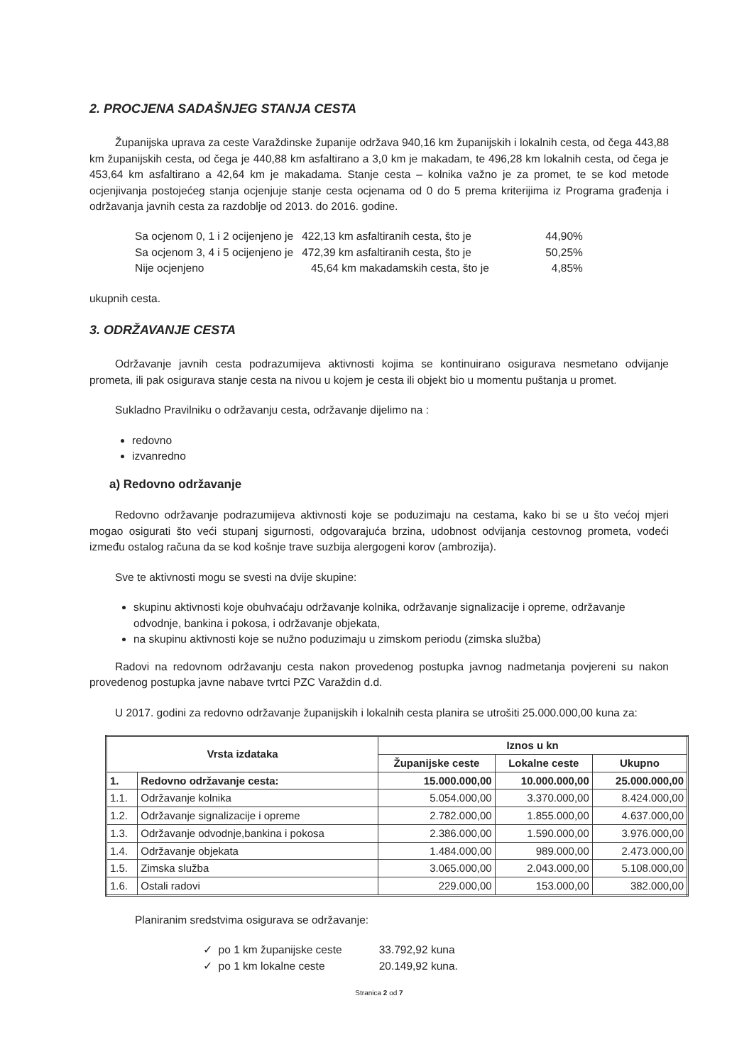2. PROCJENA SADAŠNJEG STANJA CESTA
Županijska uprava za ceste Varaždinske županije održava 940,16 km županijskih i lokalnih cesta, od čega 443,88 km županijskih cesta, od čega je 440,88 km asfaltirano a 3,0 km je makadam, te 496,28 km lokalnih cesta, od čega je 453,64 km asfaltirano a 42,64 km je makadama. Stanje cesta – kolnika važno je za promet, te se kod metode ocjenjivanja postojećeg stanja ocjenjuje stanje cesta ocjenama od 0 do 5 prema kriterijima iz Programa građenja i održavanja javnih cesta za razdoblje od 2013. do 2016. godine.
| Sa ocjenom 0, 1 i 2 ocijenjeno je | 422,13 km asfaltiranih cesta, što je | 44,90% |
| Sa ocjenom 3, 4 i 5 ocijenjeno je | 472,39 km asfaltiranih cesta, što je | 50,25% |
| Nije ocjenjeno | 45,64 km makadamskih cesta, što je | 4,85% |
ukupnih cesta.
3. ODRŽAVANJE CESTA
Održavanje javnih cesta podrazumijeva aktivnosti kojima se kontinuirano osigurava nesmetano odvijanje prometa, ili pak osigurava stanje cesta na nivou u kojem je cesta ili objekt bio u momentu puštanja u promet.
Sukladno Pravilniku o održavanju cesta, održavanje dijelimo na :
redovno
izvanredno
a) Redovno održavanje
Redovno održavanje podrazumijeva aktivnosti koje se poduzimaju na cestama, kako bi se u što većoj mjeri mogao osigurati što veći stupanj sigurnosti, odgovarajuća brzina, udobnost odvijanja cestovnog prometa, vodeći između ostalog računa da se kod košnje trave suzbija alergogeni korov (ambrozija).
Sve te aktivnosti mogu se svesti na dvije skupine:
skupinu aktivnosti koje obuhvaćaju održavanje kolnika, održavanje signalizacije i opreme, održavanje odvodnje, bankina i pokosa, i održavanje objekata,
na skupinu aktivnosti koje se nužno poduzimaju u zimskom periodu (zimska služba)
Radovi na redovnom održavanju cesta nakon provedenog postupka javnog nadmetanja povjereni su nakon provedenog postupka javne nabave tvrtci PZC Varaždin d.d.
U 2017. godini za redovno održavanje županijskih i lokalnih cesta planira se utrošiti 25.000.000,00 kuna za:
| Vrsta izdataka | | Iznos u kn | | |
| --- | --- | --- | --- | --- |
| | | Županijske ceste | Lokalne ceste | Ukupno |
| 1. | Redovno održavanje cesta: | 15.000.000,00 | 10.000.000,00 | 25.000.000,00 |
| 1.1. | Održavanje kolnika | 5.054.000,00 | 3.370.000,00 | 8.424.000,00 |
| 1.2. | Održavanje signalizacije i opreme | 2.782.000,00 | 1.855.000,00 | 4.637.000,00 |
| 1.3. | Održavanje odvodnje,bankina i pokosa | 2.386.000,00 | 1.590.000,00 | 3.976.000,00 |
| 1.4. | Održavanje objekata | 1.484.000,00 | 989.000,00 | 2.473.000,00 |
| 1.5. | Zimska služba | 3.065.000,00 | 2.043.000,00 | 5.108.000,00 |
| 1.6. | Ostali radovi | 229.000,00 | 153.000,00 | 382.000,00 |
Planiranim sredstvima osigurava se održavanje:
| ✓ po 1 km županijske ceste | 33.792,92 kuna |
| ✓ po 1 km lokalne ceste | 20.149,92 kuna. |
Stranica 2 od 7